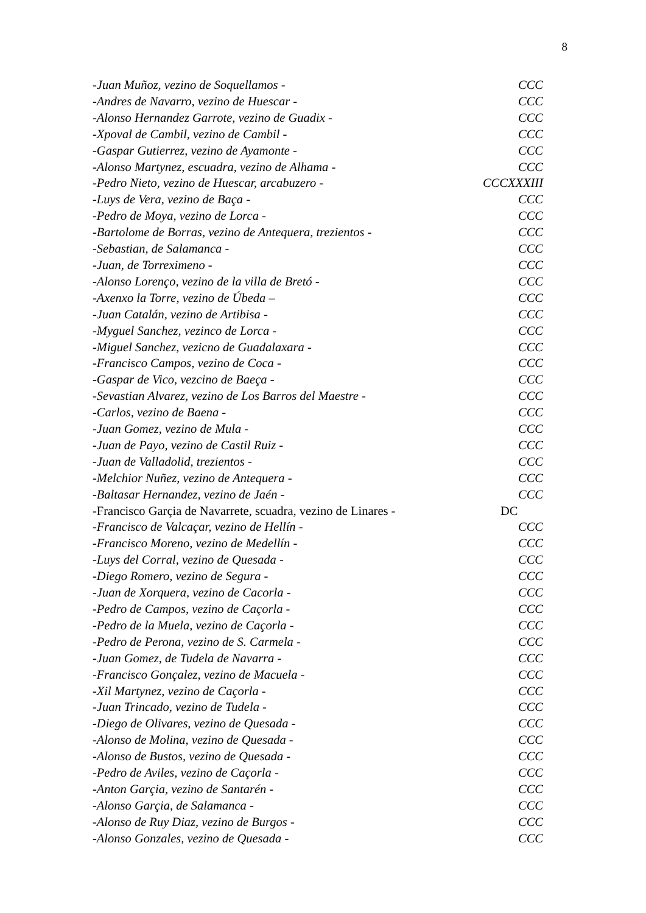8
-Juan Muñoz, vezino de Soquellamos - CCC
-Andres de Navarro, vezino de Huescar - CCC
-Alonso Hernandez Garrote, vezino de Guadix - CCC
-Xpoval de Cambil, vezino de Cambil - CCC
-Gaspar Gutierrez, vezino de Ayamonte - CCC
-Alonso Martynez, escuadra, vezino de Alhama - CCC
-Pedro Nieto, vezino de Huescar, arcabuzero - CCCXXXIII
-Luys de Vera, vezino de Baça - CCC
-Pedro de Moya, vezino de Lorca - CCC
-Bartolome de Borras, vezino de Antequera, trezientos - CCC
-Sebastian, de Salamanca - CCC
-Juan, de Torreximeno - CCC
-Alonso Lorenço, vezino de la villa de Bretó - CCC
-Axenxo la Torre, vezino de Úbeda – CCC
-Juan Catalán, vezino de Artibisa - CCC
-Myguel Sanchez, vezinco de Lorca - CCC
-Miguel Sanchez, vezicno de Guadalaxara - CCC
-Francisco Campos, vezino de Coca - CCC
-Gaspar de Vico, vezcino de Baeça - CCC
-Sevastian Alvarez, vezino de Los Barros del Maestre - CCC
-Carlos, vezino de Baena - CCC
-Juan Gomez, vezino de Mula - CCC
-Juan de Payo, vezino de Castil Ruiz - CCC
-Juan de Valladolid, trezientos - CCC
-Melchior Nuñez, vezino de Antequera - CCC
-Baltasar Hernandez, vezino de Jaén - CCC
-Francisco Garçia de Navarrete, scuadra, vezino de Linares - DC
-Francisco de Valcaçar, vezino de Hellín - CCC
-Francisco Moreno, vezino de Medellín - CCC
-Luys del Corral, vezino de Quesada - CCC
-Diego Romero, vezino de Segura - CCC
-Juan de Xorquera, vezino de Cacorla - CCC
-Pedro de Campos, vezino de Caçorla - CCC
-Pedro de la Muela, vezino de Caçorla - CCC
-Pedro de Perona, vezino de S. Carmela - CCC
-Juan Gomez, de Tudela de Navarra - CCC
-Francisco Gonçalez, vezino de Macuela - CCC
-Xil Martynez, vezino de Caçorla - CCC
-Juan Trincado, vezino de Tudela - CCC
-Diego de Olivares, vezino de Quesada - CCC
-Alonso de Molina, vezino de Quesada - CCC
-Alonso de Bustos, vezino de Quesada - CCC
-Pedro de Aviles, vezino de Caçorla - CCC
-Anton Garçia, vezino de Santarén - CCC
-Alonso Garçia, de Salamanca - CCC
-Alonso de Ruy Diaz, vezino de Burgos - CCC
-Alonso Gonzales, vezino de Quesada - CCC